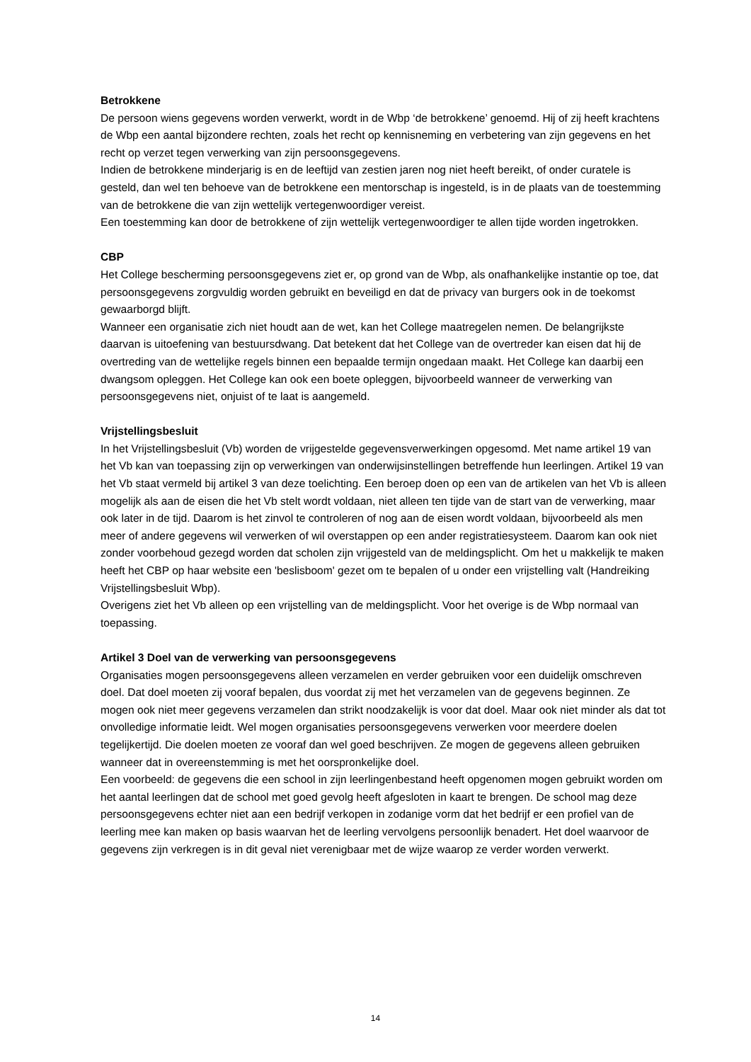Betrokkene
De persoon wiens gegevens worden verwerkt, wordt in de Wbp ‘de betrokkene’ genoemd. Hij of zij heeft krachtens de Wbp een aantal bijzondere rechten, zoals het recht op kennisneming en verbetering van zijn gegevens en het recht op verzet tegen verwerking van zijn persoonsgegevens.
Indien de betrokkene minderjarig is en de leeftijd van zestien jaren nog niet heeft bereikt, of onder curatele is gesteld, dan wel ten behoeve van de betrokkene een mentorschap is ingesteld, is in de plaats van de toestemming van de betrokkene die van zijn wettelijk vertegenwoordiger vereist.
Een toestemming kan door de betrokkene of zijn wettelijk vertegenwoordiger te allen tijde worden ingetrokken.
CBP
Het College bescherming persoonsgegevens ziet er, op grond van de Wbp, als onafhankelijke instantie op toe, dat persoonsgegevens zorgvuldig worden gebruikt en beveiligd en dat de privacy van burgers ook in de toekomst gewaarborgd blijft.
Wanneer een organisatie zich niet houdt aan de wet, kan het College maatregelen nemen. De belangrijkste daarvan is uitoefening van bestuursdwang. Dat betekent dat het College van de overtreder kan eisen dat hij de overtreding van de wettelijke regels binnen een bepaalde termijn ongedaan maakt. Het College kan daarbij een dwangsom opleggen. Het College kan ook een boete opleggen, bijvoorbeeld wanneer de verwerking van persoonsgegevens niet, onjuist of te laat is aangemeld.
Vrijstellingsbesluit
In het Vrijstellingsbesluit (Vb) worden de vrijgestelde gegevensverwerkingen opgesomd. Met name artikel 19 van het Vb kan van toepassing zijn op verwerkingen van onderwijsinstellingen betreffende hun leerlingen. Artikel 19 van het Vb staat vermeld bij artikel 3 van deze toelichting. Een beroep doen op een van de artikelen van het Vb is alleen mogelijk als aan de eisen die het Vb stelt wordt voldaan, niet alleen ten tijde van de start van de verwerking, maar ook later in de tijd. Daarom is het zinvol te controleren of nog aan de eisen wordt voldaan, bijvoorbeeld als men meer of andere gegevens wil verwerken of wil overstappen op een ander registratiesysteem. Daarom kan ook niet zonder voorbehoud gezegd worden dat scholen zijn vrijgesteld van de meldingsplicht. Om het u makkelijk te maken heeft het CBP op haar website een 'beslisboom' gezet om te bepalen of u onder een vrijstelling valt (Handreiking Vrijstellingsbesluit Wbp).
Overigens ziet het Vb alleen op een vrijstelling van de meldingsplicht. Voor het overige is de Wbp normaal van toepassing.
Artikel 3 Doel van de verwerking van persoonsgegevens
Organisaties mogen persoonsgegevens alleen verzamelen en verder gebruiken voor een duidelijk omschreven doel. Dat doel moeten zij vooraf bepalen, dus voordat zij met het verzamelen van de gegevens beginnen. Ze mogen ook niet meer gegevens verzamelen dan strikt noodzakelijk is voor dat doel. Maar ook niet minder als dat tot onvolledige informatie leidt. Wel mogen organisaties persoonsgegevens verwerken voor meerdere doelen tegelijkertijd. Die doelen moeten ze vooraf dan wel goed beschrijven. Ze mogen de gegevens alleen gebruiken wanneer dat in overeenstemming is met het oorspronkelijke doel.
Een voorbeeld: de gegevens die een school in zijn leerlingenbestand heeft opgenomen mogen gebruikt worden om het aantal leerlingen dat de school met goed gevolg heeft afgesloten in kaart te brengen. De school mag deze persoonsgegevens echter niet aan een bedrijf verkopen in zodanige vorm dat het bedrijf er een profiel van de leerling mee kan maken op basis waarvan het de leerling vervolgens persoonlijk benadert. Het doel waarvoor de gegevens zijn verkregen is in dit geval niet verenigbaar met de wijze waarop ze verder worden verwerkt.
14